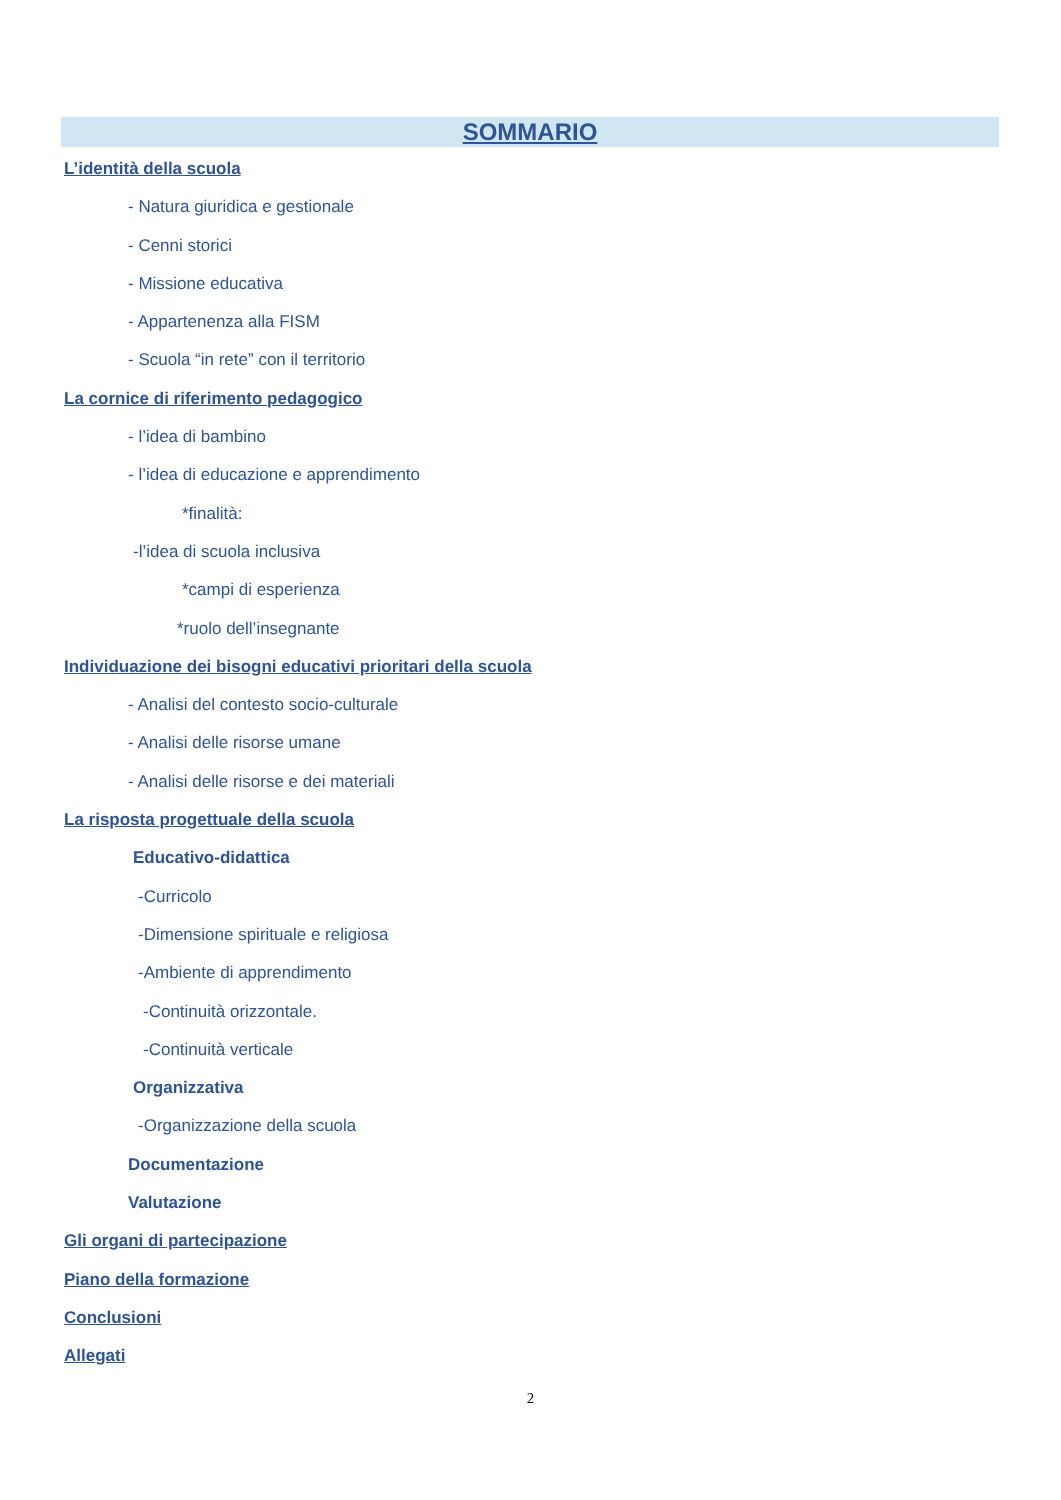SOMMARIO
L’identità della scuola
- Natura giuridica e gestionale
- Cenni storici
- Missione educativa
- Appartenenza alla FISM
- Scuola “in rete” con il territorio
La cornice di riferimento pedagogico
- l’idea di bambino
- l’idea di educazione e apprendimento
*finalità:
-l’idea di scuola inclusiva
*campi di esperienza
*ruolo dell’insegnante
Individuazione dei bisogni educativi prioritari della scuola
- Analisi del contesto socio-culturale
- Analisi delle risorse umane
- Analisi delle risorse e dei materiali
La risposta progettuale della scuola
Educativo-didattica
-Curricolo
-Dimensione spirituale e religiosa
-Ambiente di apprendimento
-Continuità orizzontale.
-Continuità verticale
Organizzativa
-Organizzazione della scuola
Documentazione
Valutazione
Gli organi di partecipazione
Piano della formazione
Conclusioni
Allegati
2